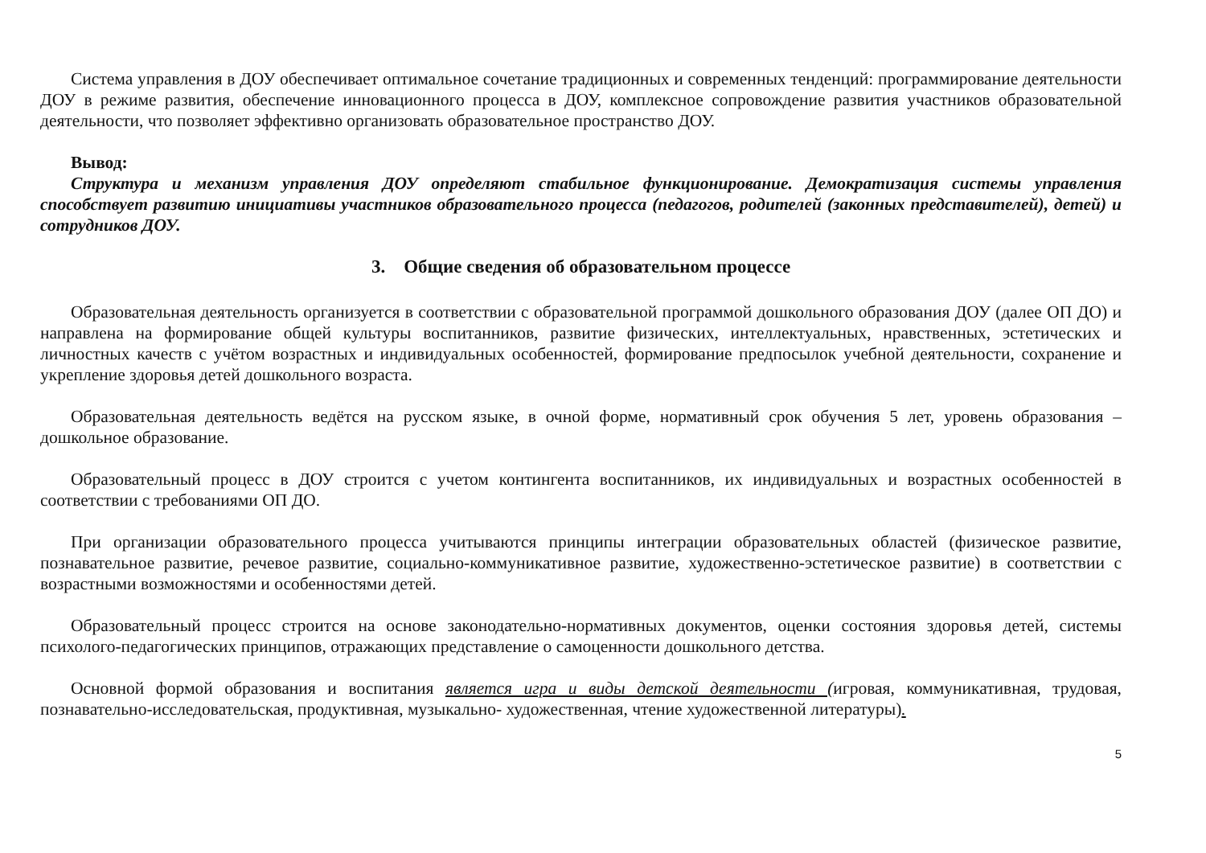Система управления в ДОУ обеспечивает оптимальное сочетание традиционных и современных тенденций: программирование деятельности ДОУ в режиме развития, обеспечение инновационного процесса в ДОУ, комплексное сопровождение развития участников образовательной деятельности, что позволяет эффективно организовать образовательное пространство ДОУ.
Вывод:
Структура и механизм управления ДОУ определяют стабильное функционирование. Демократизация системы управления способствует развитию инициативы участников образовательного процесса (педагогов, родителей (законных представителей), детей) и сотрудников ДОУ.
3. Общие сведения об образовательном процессе
Образовательная деятельность организуется в соответствии с образовательной программой дошкольного образования ДОУ (далее ОП ДО) и направлена на формирование общей культуры воспитанников, развитие физических, интеллектуальных, нравственных, эстетических и личностных качеств с учётом возрастных и индивидуальных особенностей, формирование предпосылок учебной деятельности, сохранение и укрепление здоровья детей дошкольного возраста.
Образовательная деятельность ведётся на русском языке, в очной форме, нормативный срок обучения 5 лет, уровень образования – дошкольное образование.
Образовательный процесс в ДОУ строится с учетом контингента воспитанников, их индивидуальных и возрастных особенностей в соответствии с требованиями ОП ДО.
При организации образовательного процесса учитываются принципы интеграции образовательных областей (физическое развитие, познавательное развитие, речевое развитие, социально-коммуникативное развитие, художественно-эстетическое развитие) в соответствии с возрастными возможностями и особенностями детей.
Образовательный процесс строится на основе законодательно-нормативных документов, оценки состояния здоровья детей, системы психолого-педагогических принципов, отражающих представление о самоценности дошкольного детства.
Основной формой образования и воспитания является игра и виды детской деятельности (игровая, коммуникативная, трудовая, познавательно-исследовательская, продуктивная, музыкально- художественная, чтение художественной литературы).
5